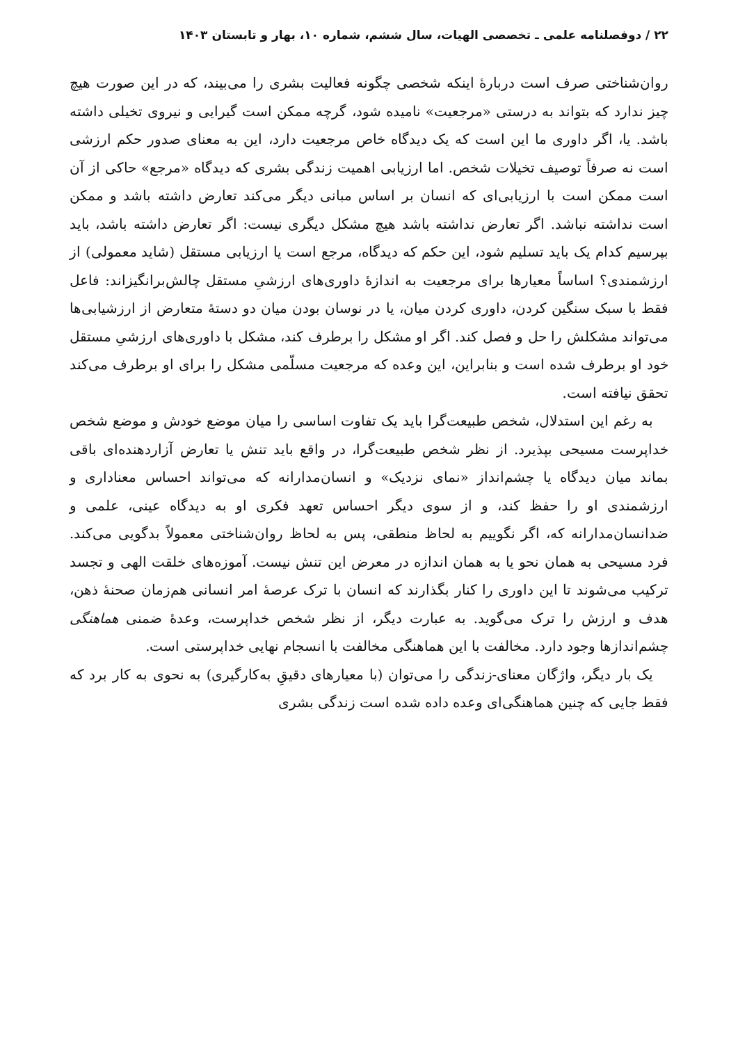۲۲ / دوفصلنامه علمی ـ تخصصی الهیات، سال ششم، شماره ۱۰، بهار و تابستان ۱۴۰۳
روان‌شناختی صرف است دربارهٔ اینکه شخصی چگونه فعالیت بشری را می‌بیند، که در این صورت هیچ چیز ندارد که بتواند به درستی «مرجعیت» نامیده شود، گرچه ممکن است گیرایی و نیروی تخیلی داشته باشد. یا، اگر داوری ما این است که یک دیدگاه خاص مرجعیت دارد، این به معنای صدور حکم ارزشی است نه صرفاً توصیف تخیلات شخص. اما ارزیابی اهمیت زندگی بشری که دیدگاه «مرجع» حاکی از آن است ممکن است با ارزیابی‌ای که انسان بر اساس مبانی دیگر می‌کند تعارض داشته باشد و ممکن است نداشته نباشد. اگر تعارض نداشته باشد هیچ مشکل دیگری نیست: اگر تعارض داشته باشد، باید بپرسیم کدام یک باید تسلیم شود، این حکم که دیدگاه، مرجع است یا ارزیابی مستقل (شاید معمولی) از ارزشمندی؟ اساساً معیارها برای مرجعیت به اندازهٔ داوری‌های ارزشیِ مستقل چالش‌برانگیزاند: فاعل فقط با سبک سنگین کردن، داوری کردن میان، یا در نوسان بودن میان دو دستهٔ متعارض از ارزشیابی‌ها می‌تواند مشکلش را حل و فصل کند. اگر او مشکل را برطرف کند، مشکل با داوری‌های ارزشیِ مستقل خود او برطرف شده است و بنابراین، این وعده که مرجعیت مسلّمی مشکل را برای او برطرف می‌کند تحقق نیافته است.
به رغم این استدلال، شخص طبیعت‌گرا باید یک تفاوت اساسی را میان موضع خودش و موضع شخص خداپرست مسیحی بپذیرد. از نظر شخص طبیعت‌گرا، در واقع باید تنش یا تعارض آزاردهنده‌ای باقی بماند میان دیدگاه یا چشم‌انداز «نمای نزدیک» و انسان‌مدارانه که می‌تواند احساس معناداری و ارزشمندی او را حفظ کند، و از سوی دیگر احساس تعهد فکری او به دیدگاه عینی، علمی و ضدانسان‌مدارانه که، اگر نگوییم به لحاظ منطقی، پس به لحاظ روان‌شناختی معمولاً بدگویی می‌کند. فرد مسیحی به همان نحو یا به همان اندازه در معرض این تنش نیست. آموزه‌های خلقت الهی و تجسد ترکیب می‌شوند تا این داوری را کنار بگذارند که انسان با ترک عرصهٔ امر انسانی هم‌زمان صحنهٔ ذهن، هدف و ارزش را ترک می‌گوید. به عبارت دیگر، از نظر شخص خداپرست، وعدهٔ ضمنی هماهنگی چشم‌اندازها وجود دارد. مخالفت با این هماهنگی مخالفت با انسجام نهایی خداپرستی است.
یک بار دیگر، واژگان معنای-زندگی را می‌توان (با معیارهای دقیقِ به‌کارگیری) به نحوی به کار برد که فقط جایی که چنین هماهنگی‌ای وعده داده شده است زندگی بشری